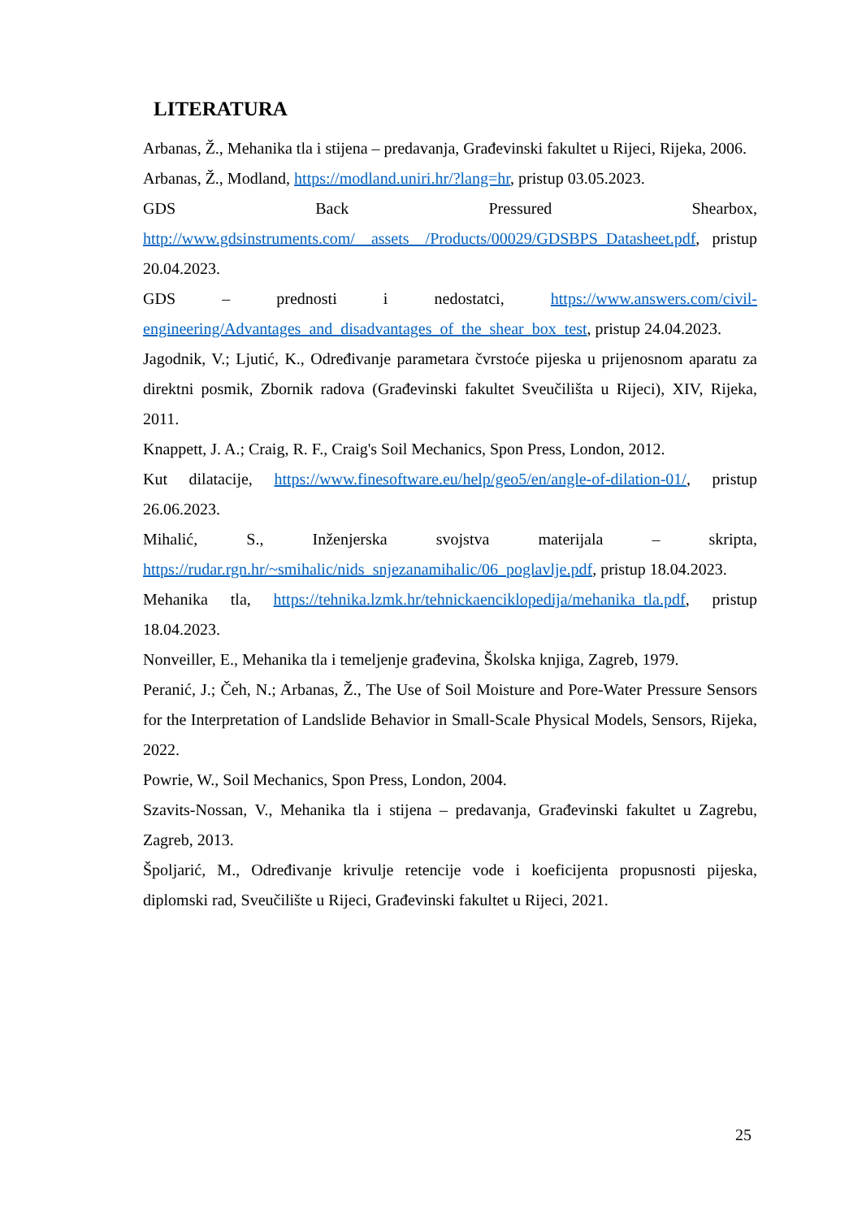LITERATURA
Arbanas, Ž., Mehanika tla i stijena – predavanja, Građevinski fakultet u Rijeci, Rijeka, 2006.
Arbanas, Ž., Modland, https://modland.uniri.hr/?lang=hr, pristup 03.05.2023.
GDS Back Pressured Shearbox, http://www.gdsinstruments.com/__assets__/Products/00029/GDSBPS_Datasheet.pdf, pristup 20.04.2023.
GDS – prednosti i nedostatci, https://www.answers.com/civil-engineering/Advantages_and_disadvantages_of_the_shear_box_test, pristup 24.04.2023.
Jagodnik, V.; Ljutić, K., Određivanje parametara čvrstoće pijeska u prijenosnom aparatu za direktni posmik, Zbornik radova (Građevinski fakultet Sveučilišta u Rijeci), XIV, Rijeka, 2011.
Knappett, J. A.; Craig, R. F., Craig's Soil Mechanics, Spon Press, London, 2012.
Kut dilatacije, https://www.finesoftware.eu/help/geo5/en/angle-of-dilation-01/, pristup 26.06.2023.
Mihalić, S., Inženjerska svojstva materijala – skripta, https://rudar.rgn.hr/~smihalic/nids_snjezanamihalic/06_poglavlje.pdf, pristup 18.04.2023.
Mehanika tla, https://tehnika.lzmk.hr/tehnickaenciklopedija/mehanika_tla.pdf, pristup 18.04.2023.
Nonveiller, E., Mehanika tla i temeljenje građevina, Školska knjiga, Zagreb, 1979.
Peranić, J.; Čeh, N.; Arbanas, Ž., The Use of Soil Moisture and Pore-Water Pressure Sensors for the Interpretation of Landslide Behavior in Small-Scale Physical Models, Sensors, Rijeka, 2022.
Powrie, W., Soil Mechanics, Spon Press, London, 2004.
Szavits-Nossan, V., Mehanika tla i stijena – predavanja, Građevinski fakultet u Zagrebu, Zagreb, 2013.
Špoljarić, M., Određivanje krivulje retencije vode i koeficijenta propusnosti pijeska, diplomski rad, Sveučilište u Rijeci, Građevinski fakultet u Rijeci, 2021.
25